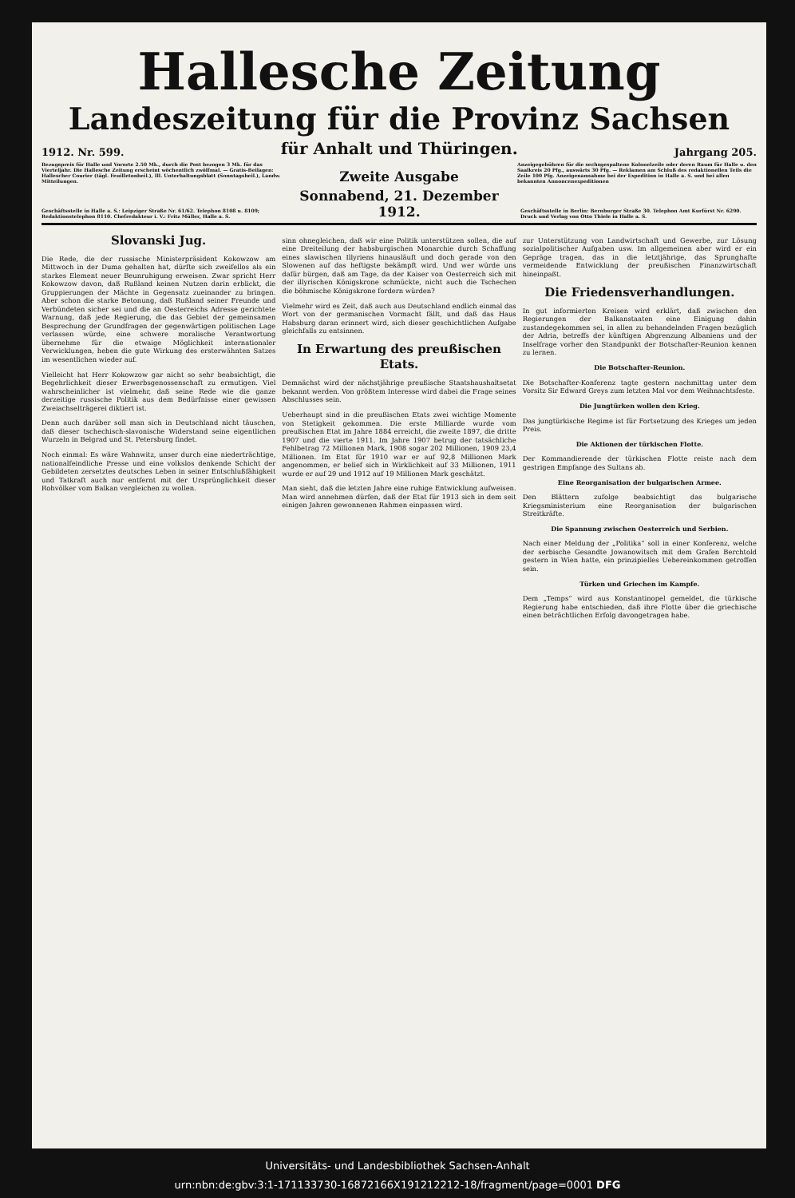Hallesche Zeitung
Landeszeitung für die Provinz Sachsen
1912. Nr. 599. für Anhalt und Thüringen. Jahrgang 205.
Bezugspreis für Halle und Vororte 2.50 Mk., durch die Post bezogen 3 Mk. für das Vierteljahr. Die Hallesche Zeitung erscheint wöchentlich zwölfmal. — Gratis-Beilagen: Hallescher Courier (tägl. Feuilletonbeil.), Ill. Unterhaltungsblatt (Sonntagsbeil.), Landw. Mitteilungen.
Zweite Ausgabe
Anzeigegebühren für die sechsgespaltene Kolonelzeile oder deren Raum für Halle u. den Saalkreis 20 Pfg., auswärts 30 Pfg. — Reklamen am Schluß des redaktionellen Teils die Zeile 100 Pfg. Anzeigenannahme bei der Expedition in Halle a. S. und bei allen bekannten Annoncenexpeditionen
Geschäftsstelle in Halle a. S.: Leipziger Straße Nr. 61/62. Telephon 8108 u. 8109; Redaktionstelephon 8110. Chefredakteur i. V.: Fritz Müller, Halle a. S.
Sonnabend, 21. Dezember 1912.
Geschäftsstelle in Berlin: Bernburger Straße 30. Telephon Amt Kurfürst Nr. 6290. Druck und Verlag von Otto Thiele in Halle a. S.
Slovanski Jug.
Die Rede, die der russische Ministerpräsident Kokowzow am Mittwoch in der Duma gehalten hat, dürfte sich zweifellos als ein starkes Element neuer Beunruhigung erweisen. Zwar spricht Herr Kokowzow davon, daß Rußland keinen Nutzen darin erblickt, die Gruppierungen der Mächte in Gegensatz zueinander zu bringen. Aber schon die starke Betonung, daß Rußland seiner Freunde und Verbündeten sicher sei und die an Oesterreichs Adresse gerichtete Warnung, daß jede Regierung, die das Gebiet der gemeinsamen Besprechung der Grundfragen der gegenwärtigen politischen Lage verlassen würde, eine schwere moralische Verantwortung übernehme für die etwaige Möglichkeit internationaler Verwicklungen, heben die gute Wirkung des ersterwähnten Satzes im wesentlichen wieder auf.
Vielleicht hat Herr Kokowzow gar nicht so sehr beabsichtigt, die Begehrlichkeit dieser Erwerbsgenossenschaft zu ermutigen. Viel wahrscheinlicher ist vielmehr, daß seine Rede wie die ganze derzeitige russische Politik aus dem Bedürfnisse einer gewissen Zweiachselträgerei diktiert ist.
Denn auch darüber soll man sich in Deutschland nicht täuschen, daß dieser tschechisch-slavonische Widerstand seine eigentlichen Wurzeln in Belgrad und St. Petersburg findet.
Noch einmal: Es wäre Wahnwitz, unser durch eine niederträchtige, nationalfeindliche Presse und eine volkslos denkende Schicht der Gebildeten zersetztes deutsches Leben in seiner Entschlußfähigkeit und Tatkraft auch nur entfernt mit der Ursprünglichkeit dieser Rohvölker vom Balkan vergleichen zu wollen.
sinn ohnegleichen, daß wir eine Politik unterstützen sollen, die auf eine Dreiteilung der habsburgischen Monarchie durch Schaffung eines slawischen Illyriens hinausläuft und doch gerade von den Slowenen auf das heftigste bekämpft wird. Und wer würde uns dafür bürgen, daß am Tage, da der Kaiser von Oesterreich sich mit der illyrischen Königskrone schmückte, nicht auch die Tschechen die böhmische Königskrone fordern würden?
Vielmehr wird es Zeit, daß auch aus Deutschland endlich einmal das Wort von der germanischen Vormacht fällt, und daß das Haus Habsburg daran erinnert wird, sich dieser geschichtlichen Aufgabe gleichfalls zu entsinnen.
In Erwartung des preußischen Etats.
Demnächst wird der nächstjährige preußische Staatshaushaltsetat bekannt werden. Von größtem Interesse wird dabei die Frage seines Abschlusses sein.
Ueberhaupt sind in die preußischen Etats zwei wichtige Momente von Stetigkeit gekommen. Die erste Milliarde wurde vom preußischen Etat im Jahre 1884 erreicht, die zweite 1897, die dritte 1907 und die vierte 1911. Im Jahre 1907 betrug der tatsächliche Fehlbetrag 72 Millionen Mark, 1908 sogar 202 Millionen, 1909 23,4 Millionen. Im Etat für 1910 war er auf 92,8 Millionen Mark angenommen, er belief sich in Wirklichkeit auf 33 Millionen, 1911 wurde er auf 29 und 1912 auf 19 Millionen Mark geschätzt.
Man sieht, daß die letzten Jahre eine ruhige Entwicklung aufweisen. Man wird annehmen dürfen, daß der Etat für 1913 sich in dem seit einigen Jahren gewonnenen Rahmen einpassen wird.
zur Unterstützung von Landwirtschaft und Gewerbe, zur Lösung sozialpolitischer Aufgaben usw. Im allgemeinen aber wird er ein Gepräge tragen, das in die letztjährige, das Sprunghafte vermeidende Entwicklung der preußischen Finanzwirtschaft hineinpaßt.
Die Friedensverhandlungen.
In gut informierten Kreisen wird erklärt, daß zwischen den Regierungen der Balkanstaaten eine Einigung dahin zustandegekommen sei, in allen zu behandelnden Fragen bezüglich der Adria, betreffs der künftigen Abgrenzung Albaniens und der Inselfrage vorher den Standpunkt der Botschafter-Reunion kennen zu lernen.
Die Botschafter-Reunion.
Die Botschafter-Konferenz tagte gestern nachmittag unter dem Vorsitz Sir Edward Greys zum letzten Mal vor dem Weihnachtsfeste.
Die Jungtürken wollen den Krieg.
Das jungtürkische Regime ist für Fortsetzung des Krieges um jeden Preis.
Die Aktionen der türkischen Flotte.
Der Kommandierende der türkischen Flotte reiste nach dem gestrigen Empfange des Sultans ab.
Eine Reorganisation der bulgarischen Armee.
Den Blättern zufolge beabsichtigt das bulgarische Kriegsministerium eine Reorganisation der bulgarischen Streitkräfte.
Die Spannung zwischen Oesterreich und Serbien.
Nach einer Meldung der „Politika“ soll in einer Konferenz, welche der serbische Gesandte Jowanowitsch mit dem Grafen Berchtold gestern in Wien hatte, ein prinzipielles Uebereinkommen getroffen sein.
Türken und Griechen im Kampfe.
Dem „Temps“ wird aus Konstantinopel gemeldet, die türkische Regierung habe entschieden, daß ihre Flotte über die griechische einen beträchtlichen Erfolg davongetragen habe.
Universitäts- und Landesbibliothek Sachsen-Anhalt
urn:nbn:de:gbv:3:1-171133730-16872166X191212212-18/fragment/page=0001 DFG